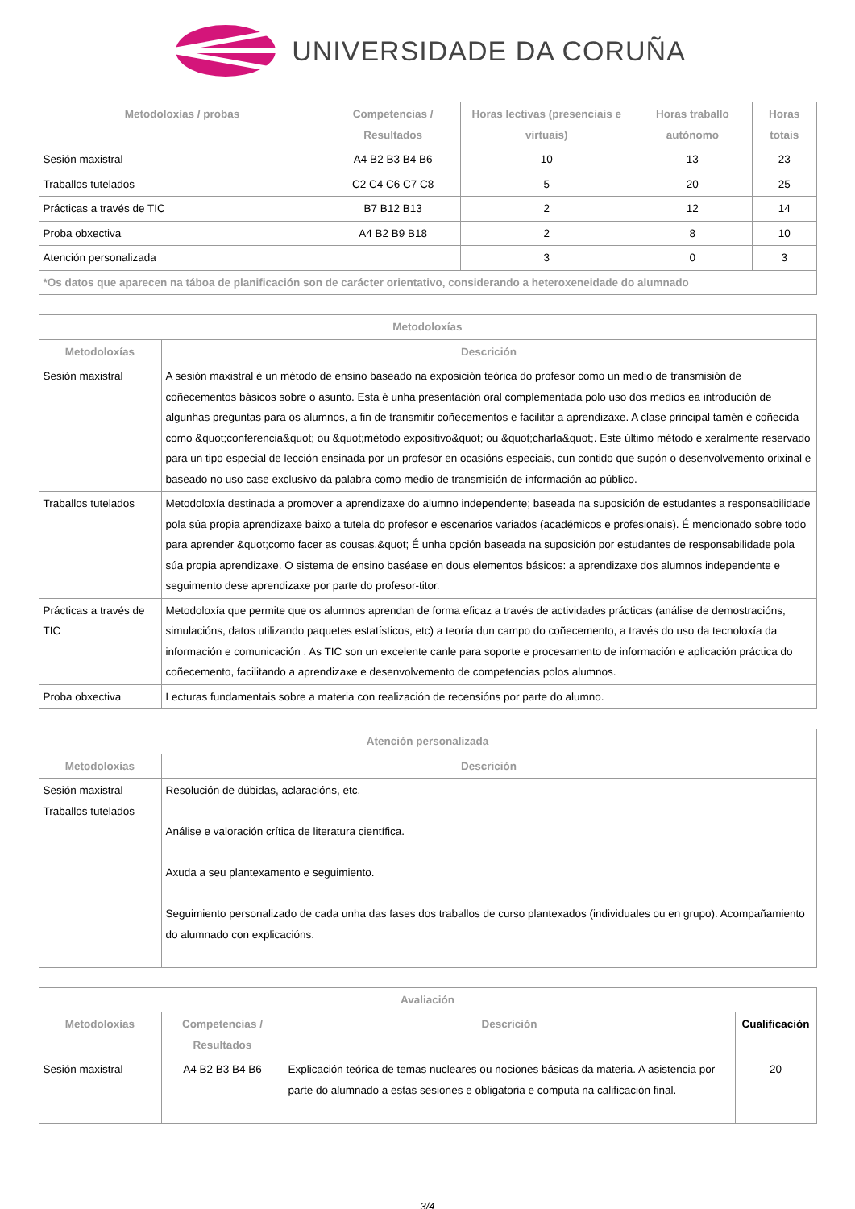UNIVERSIDADE DA CORUÑA
| Metodoloxías / probas | Competencias / Resultados | Horas lectivas (presenciais e virtuais) | Horas traballo autónomo | Horas totais |
| --- | --- | --- | --- | --- |
| Sesión maxistral | A4 B2 B3 B4 B6 | 10 | 13 | 23 |
| Traballos tutelados | C2 C4 C6 C7 C8 | 5 | 20 | 25 |
| Prácticas a través de TIC | B7 B12 B13 | 2 | 12 | 14 |
| Proba obxectiva | A4 B2 B9 B18 | 2 | 8 | 10 |
| Atención personalizada | | 3 | 0 | 3 |
| *Os datos que aparecen na táboa de planificación son de carácter orientativo, considerando a heteroxeneidade do alumnado | | | | |
| Metodoloxías | |
| --- | --- |
| Metodoloxías | Descrición |
| Sesión maxistral | A sesión maxistral é un método de ensino baseado na exposición teórica do profesor como un medio de transmisión de coñecementos básicos sobre o asunto. Esta é unha presentación oral complementada polo uso dos medios ea introdución de algunhas preguntas para os alumnos, a fin de transmitir coñecementos e facilitar a aprendizaxe. A clase principal tamén é coñecida como &quot;conferencia&quot; ou &quot;método expositivo&quot; ou &quot;charla&quot;. Este último método é xeralmente reservado para un tipo especial de lección ensinada por un profesor en ocasións especiais, cun contido que supón o desenvolvemento orixinal e baseado no uso case exclusivo da palabra como medio de transmisión de información ao público. |
| Traballos tutelados | Metodoloxía destinada a promover a aprendizaxe do alumno independente; baseada na suposición de estudantes a responsabilidade pola súa propia aprendizaxe baixo a tutela do profesor e escenarios variados (académicos e profesionais). É mencionado sobre todo para aprender &quot;como facer as cousas.&quot; É unha opción baseada na suposición por estudantes de responsabilidade pola súa propia aprendizaxe. O sistema de ensino baséase en dous elementos básicos: a aprendizaxe dos alumnos independente e seguimento dese aprendizaxe por parte do profesor-titor. |
| Prácticas a través de TIC | Metodoloxía que permite que os alumnos aprendan de forma eficaz a través de actividades prácticas (análise de demostracións, simulacións, datos utilizando paquetes estatísticos, etc) a teoría dun campo do coñecemento, a través do uso da tecnoloxía da información e comunicación . As TIC son un excelente canle para soporte e procesamento de información e aplicación práctica do coñecemento, facilitando a aprendizaxe e desenvolvemento de competencias polos alumnos. |
| Proba obxectiva | Lecturas fundamentais sobre a materia con realización de recensións por parte do alumno. |
| Atención personalizada | |
| --- | --- |
| Metodoloxías | Descrición |
| Sesión maxistral Traballos tutelados | Resolución de dúbidas, aclaracións, etc. Análise e valoración crítica de literatura científica. Axuda a seu plantexamento e seguimiento. Seguimiento personalizado de cada unha das fases dos traballos de curso plantexados (individuales ou en grupo). Acompañamiento do alumnado con explicacións. |
| Avaliación | | | |
| --- | --- | --- | --- |
| Metodoloxías | Competencias / Resultados | Descrición | Cualificación |
| Sesión maxistral | A4 B2 B3 B4 B6 | Explicación teórica de temas nucleares ou nociones básicas da materia. A asistencia por parte do alumnado a estas sesiones e obligatoria e computa na calificación final. | 20 |
3/4